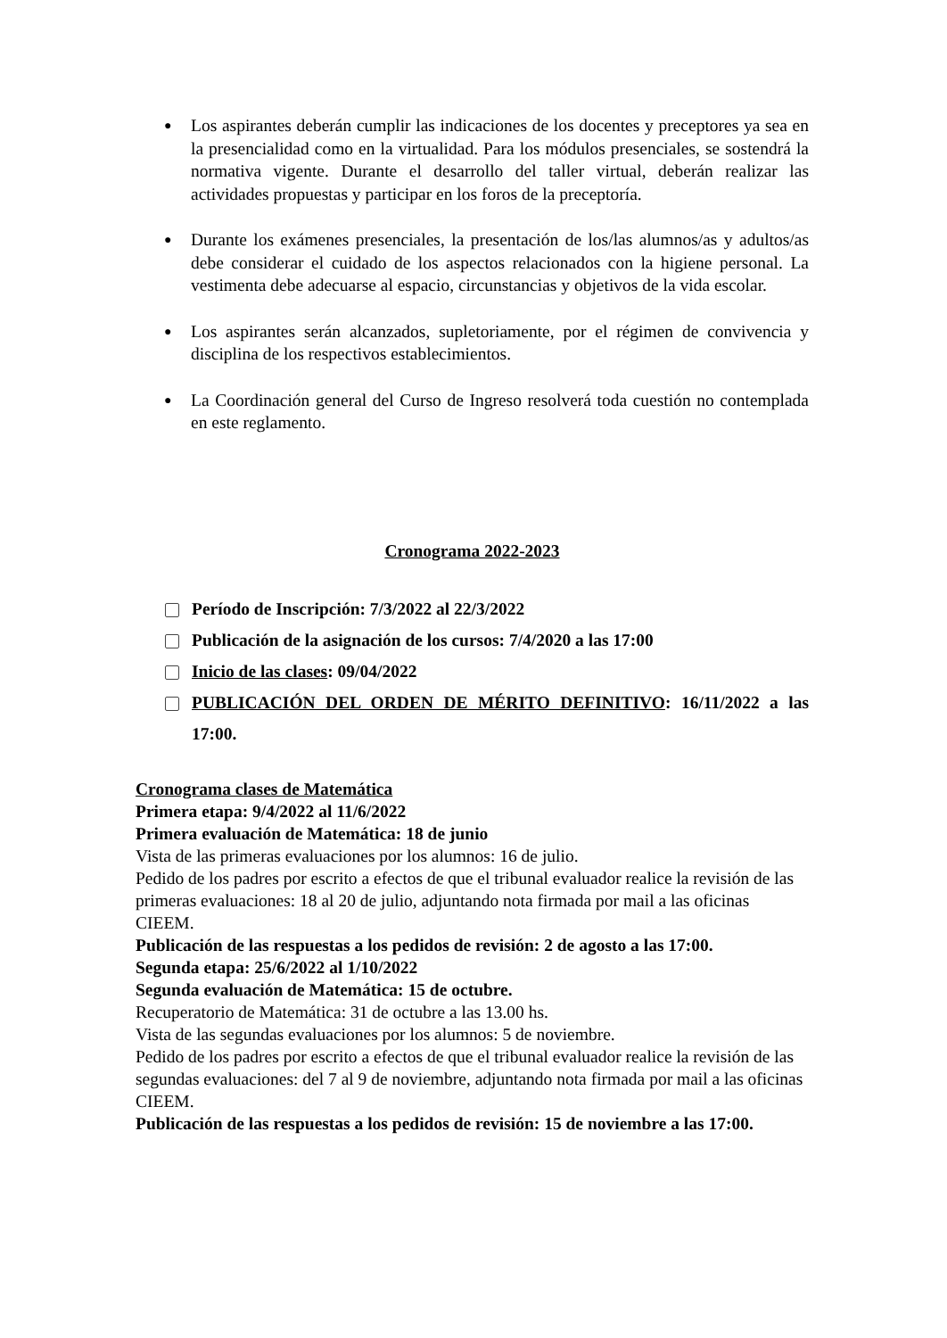● Los aspirantes deberán cumplir las indicaciones de los docentes y preceptores ya sea en la presencialidad como en la virtualidad. Para los módulos presenciales, se sostendrá la normativa vigente. Durante el desarrollo del taller virtual, deberán realizar las actividades propuestas y participar en los foros de la preceptoría.
● Durante los exámenes presenciales, la presentación de los/las alumnos/as y adultos/as debe considerar el cuidado de los aspectos relacionados con la higiene personal. La vestimenta debe adecuarse al espacio, circunstancias y objetivos de la vida escolar.
● Los aspirantes serán alcanzados, supletoriamente, por el régimen de convivencia y disciplina de los respectivos establecimientos.
● La Coordinación general del Curso de Ingreso resolverá toda cuestión no contemplada en este reglamento.
Cronograma 2022-2023
Período de Inscripción: 7/3/2022 al 22/3/2022
Publicación de la asignación de los cursos: 7/4/2020 a las 17:00
Inicio de las clases: 09/04/2022
PUBLICACIÓN DEL ORDEN DE MÉRITO DEFINITIVO: 16/11/2022 a las 17:00.
Cronograma clases de Matemática
Primera etapa: 9/4/2022 al 11/6/2022
Primera evaluación de Matemática: 18 de junio
Vista de las primeras evaluaciones por los alumnos: 16 de julio.
Pedido de los padres por escrito a efectos de que el tribunal evaluador realice la revisión de las primeras evaluaciones: 18 al 20 de julio, adjuntando nota firmada por mail a las oficinas CIEEM.
Publicación de las respuestas a los pedidos de revisión: 2 de agosto a las 17:00.
Segunda etapa: 25/6/2022 al 1/10/2022
Segunda evaluación de Matemática: 15 de octubre.
Recuperatorio de Matemática: 31 de octubre a las 13.00 hs.
Vista de las segundas evaluaciones por los alumnos: 5 de noviembre.
Pedido de los padres por escrito a efectos de que el tribunal evaluador realice la revisión de las segundas evaluaciones: del 7 al 9 de noviembre, adjuntando nota firmada por mail a las oficinas CIEEM.
Publicación de las respuestas a los pedidos de revisión: 15 de noviembre a las 17:00.